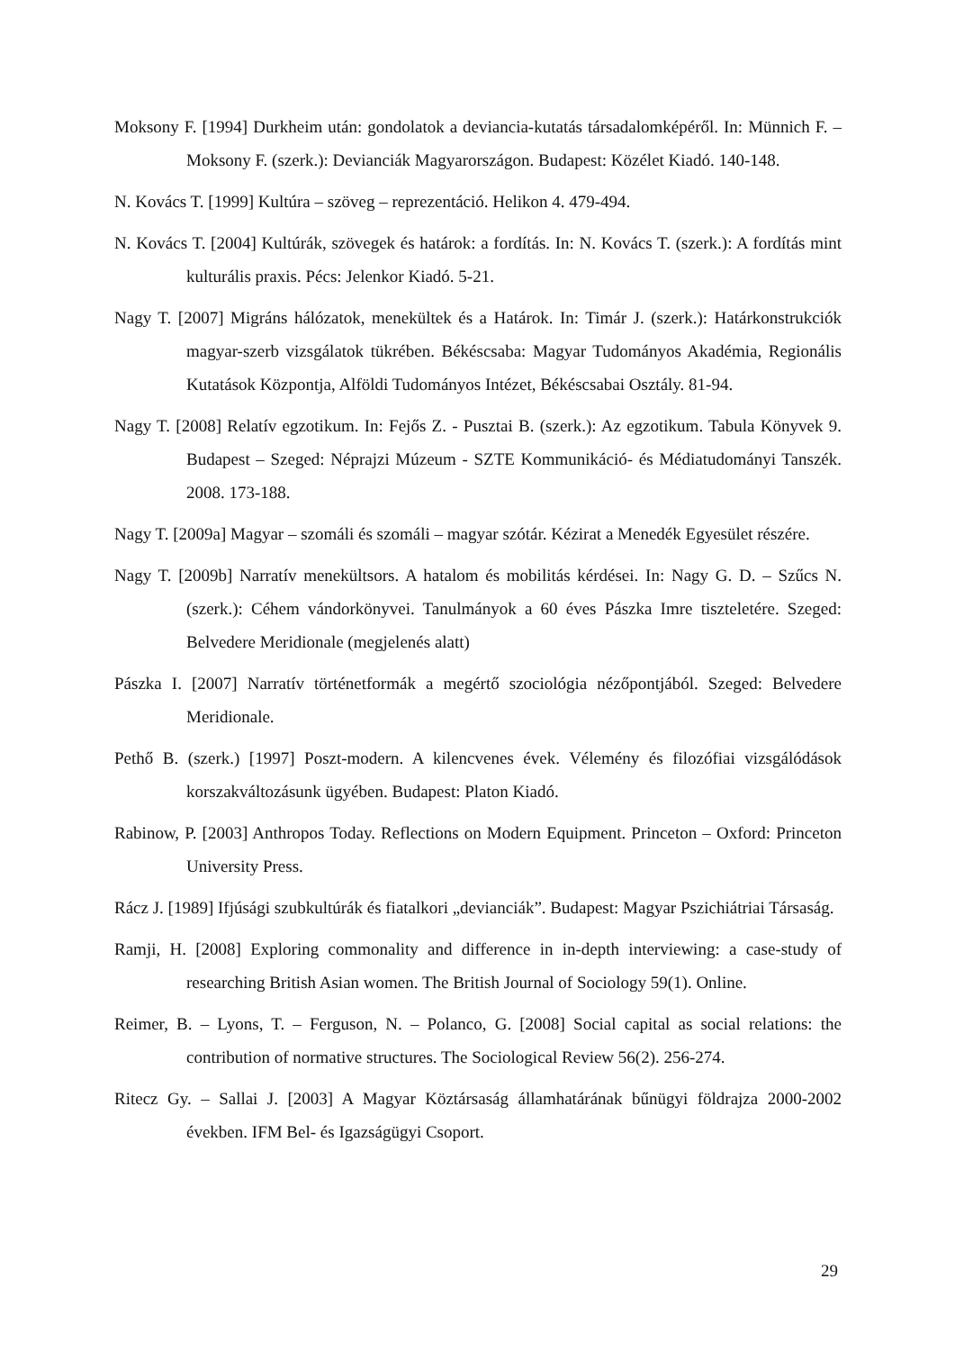Moksony F. [1994] Durkheim után: gondolatok a deviancia-kutatás társadalomképéről. In: Münnich F. – Moksony F. (szerk.): Devianciák Magyarországon. Budapest: Közélet Kiadó. 140-148.
N. Kovács T. [1999] Kultúra – szöveg – reprezentáció. Helikon 4. 479-494.
N. Kovács T. [2004] Kultúrák, szövegek és határok: a fordítás. In: N. Kovács T. (szerk.): A fordítás mint kulturális praxis. Pécs: Jelenkor Kiadó. 5-21.
Nagy T. [2007] Migráns hálózatok, menekültek és a Határok. In: Timár J. (szerk.): Határkonstrukciók magyar-szerb vizsgálatok tükrében. Békéscsaba: Magyar Tudományos Akadémia, Regionális Kutatások Központja, Alföldi Tudományos Intézet, Békéscsabai Osztály. 81-94.
Nagy T. [2008] Relatív egzotikum. In: Fejős Z. - Pusztai B. (szerk.): Az egzotikum. Tabula Könyvek 9. Budapest – Szeged: Néprajzi Múzeum - SZTE Kommunikáció- és Médiatudományi Tanszék. 2008. 173-188.
Nagy T. [2009a] Magyar – szomáli és szomáli – magyar szótár. Kézirat a Menedék Egyesület részére.
Nagy T. [2009b] Narratív menekültsors. A hatalom és mobilitás kérdései. In: Nagy G. D. – Szűcs N. (szerk.): Céhem vándorkönyvei. Tanulmányok a 60 éves Pászka Imre tiszteletére. Szeged: Belvedere Meridionale (megjelenés alatt)
Pászka I. [2007] Narratív történetformák a megértő szociológia nézőpontjából. Szeged: Belvedere Meridionale.
Pethő B. (szerk.) [1997] Poszt-modern. A kilencvenes évek. Vélemény és filozófiai vizsgálódások korszakváltozásunk ügyében. Budapest: Platon Kiadó.
Rabinow, P. [2003] Anthropos Today. Reflections on Modern Equipment. Princeton – Oxford: Princeton University Press.
Rácz J. [1989] Ifjúsági szubkultúrák és fiatalkori „devianciák”. Budapest: Magyar Pszichiátriai Társaság.
Ramji, H. [2008] Exploring commonality and difference in in-depth interviewing: a case-study of researching British Asian women. The British Journal of Sociology 59(1). Online.
Reimer, B. – Lyons, T. – Ferguson, N. – Polanco, G. [2008] Social capital as social relations: the contribution of normative structures. The Sociological Review 56(2). 256-274.
Ritecz Gy. – Sallai J. [2003] A Magyar Köztársaság államhatárának bűnügyi földrajza 2000-2002 években. IFM Bel- és Igazságügyi Csoport.
29